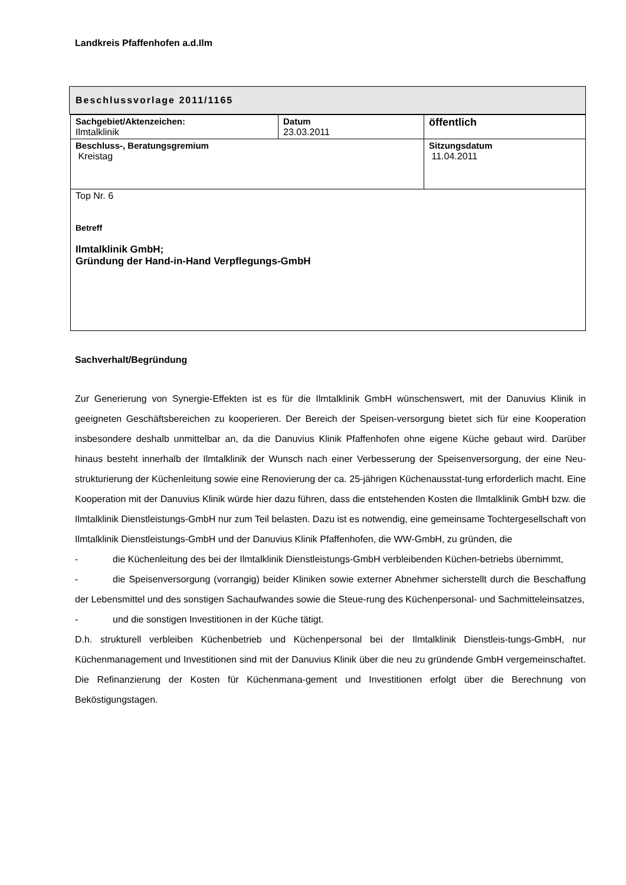Landkreis Pfaffenhofen a.d.Ilm
Beschlussvorlage 2011/1165
| Sachgebiet/Aktenzeichen: Ilmtalklinik | Datum 23.03.2011 | öffentlich |
| Beschluss-, Beratungsgremium Kreistag | | Sitzungsdatum 11.04.2011 |
| Top Nr. 6 Betreff Ilmtalklinik GmbH; Gründung der Hand-in-Hand Verpflegungs-GmbH | | |
Sachverhalt/Begründung
Zur Generierung von Synergie-Effekten ist es für die Ilmtalklinik GmbH wünschenswert, mit der Danuvius Klinik in geeigneten Geschäftsbereichen zu kooperieren. Der Bereich der Speisen-versorgung bietet sich für eine Kooperation insbesondere deshalb unmittelbar an, da die Danuvius Klinik Pfaffenhofen ohne eigene Küche gebaut wird. Darüber hinaus besteht innerhalb der Ilmtalklinik der Wunsch nach einer Verbesserung der Speisenversorgung, der eine Neu-strukturierung der Küchenleitung sowie eine Renovierung der ca. 25-jährigen Küchenausstat-tung erforderlich macht. Eine Kooperation mit der Danuvius Klinik würde hier dazu führen, dass die entstehenden Kosten die Ilmtalklinik GmbH bzw. die Ilmtalklinik Dienstleistungs-GmbH nur zum Teil belasten. Dazu ist es notwendig, eine gemeinsame Tochtergesellschaft von Ilmtalklinik Dienstleistungs-GmbH und der Danuvius Klinik Pfaffenhofen, die WW-GmbH, zu gründen, die
- die Küchenleitung des bei der Ilmtalklinik Dienstleistungs-GmbH verbleibenden Küchen-betriebs übernimmt,
- die Speisenversorgung (vorrangig) beider Kliniken sowie externer Abnehmer sicherstellt durch die Beschaffung der Lebensmittel und des sonstigen Sachaufwandes sowie die Steue-rung des Küchenpersonal- und Sachmitteleinsatzes,
- und die sonstigen Investitionen in der Küche tätigt.
D.h. strukturell verbleiben Küchenbetrieb und Küchenpersonal bei der Ilmtalklinik Dienstleis-tungs-GmbH, nur Küchenmanagement und Investitionen sind mit der Danuvius Klinik über die neu zu gründende GmbH vergemeinschaftet. Die Refinanzierung der Kosten für Küchenmana-gement und Investitionen erfolgt über die Berechnung von Beköstigungstagen.